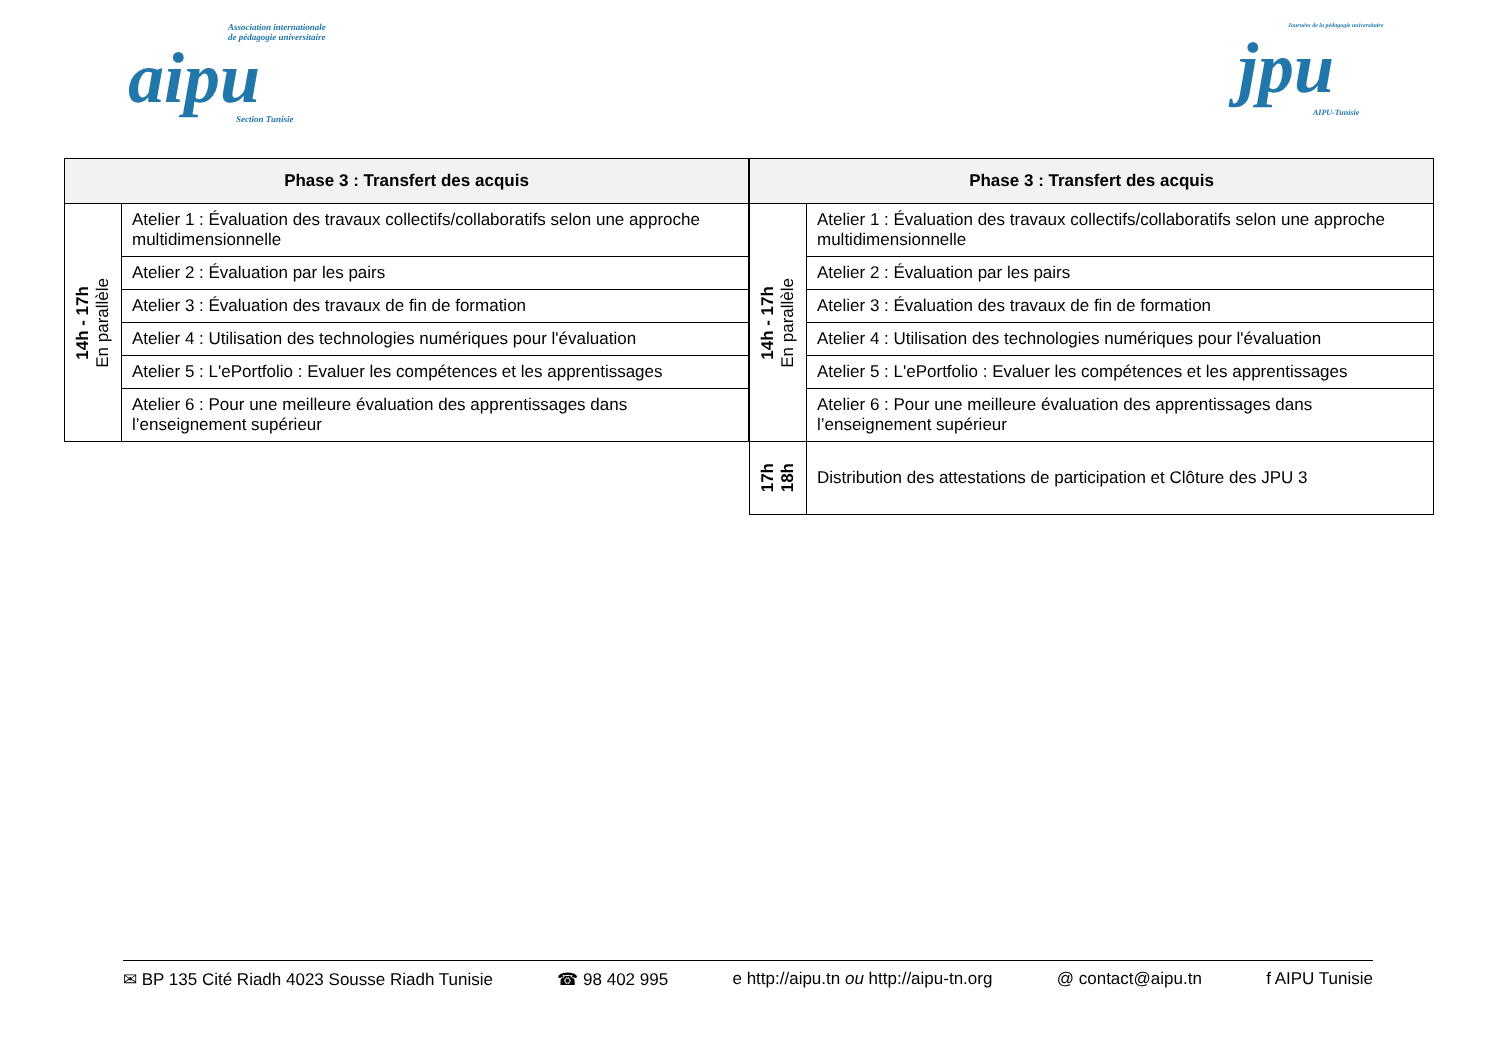Association internationale
de pédagogie universitaire
aipu
Section Tunisie
Journées de la pédagogie universitaire
jpu
AIPU-Tunisie
| Phase 3 : Transfert des acquis | |
| --- | --- |
| 14h - 17h En parallèle | Atelier 1 : Évaluation des travaux collectifs/collaboratifs selon une approche multidimensionnelle |
| | Atelier 2 : Évaluation par les pairs |
| | Atelier 3 : Évaluation des travaux de fin de formation |
| | Atelier 4 : Utilisation des technologies numériques pour l'évaluation |
| | Atelier 5 : L'ePortfolio : Evaluer les compétences et les apprentissages |
| | Atelier 6 : Pour une meilleure évaluation des apprentissages dans l’enseignement supérieur |
| Phase 3 : Transfert des acquis | |
| --- | --- |
| 14h - 17h En parallèle | Atelier 1 : Évaluation des travaux collectifs/collaboratifs selon une approche multidimensionnelle |
| | Atelier 2 : Évaluation par les pairs |
| | Atelier 3 : Évaluation des travaux de fin de formation |
| | Atelier 4 : Utilisation des technologies numériques pour l'évaluation |
| | Atelier 5 : L'ePortfolio : Evaluer les compétences et les apprentissages |
| | Atelier 6 : Pour une meilleure évaluation des apprentissages dans l’enseignement supérieur |
| 17h 18h | Distribution des attestations de participation et Clôture des JPU 3 |
✉ BP 135 Cité Riadh 4023 Sousse Riadh Tunisie ☎ 98 402 995 e http://aipu.tn ou http://aipu-tn.org @ contact@aipu.tn f AIPU Tunisie